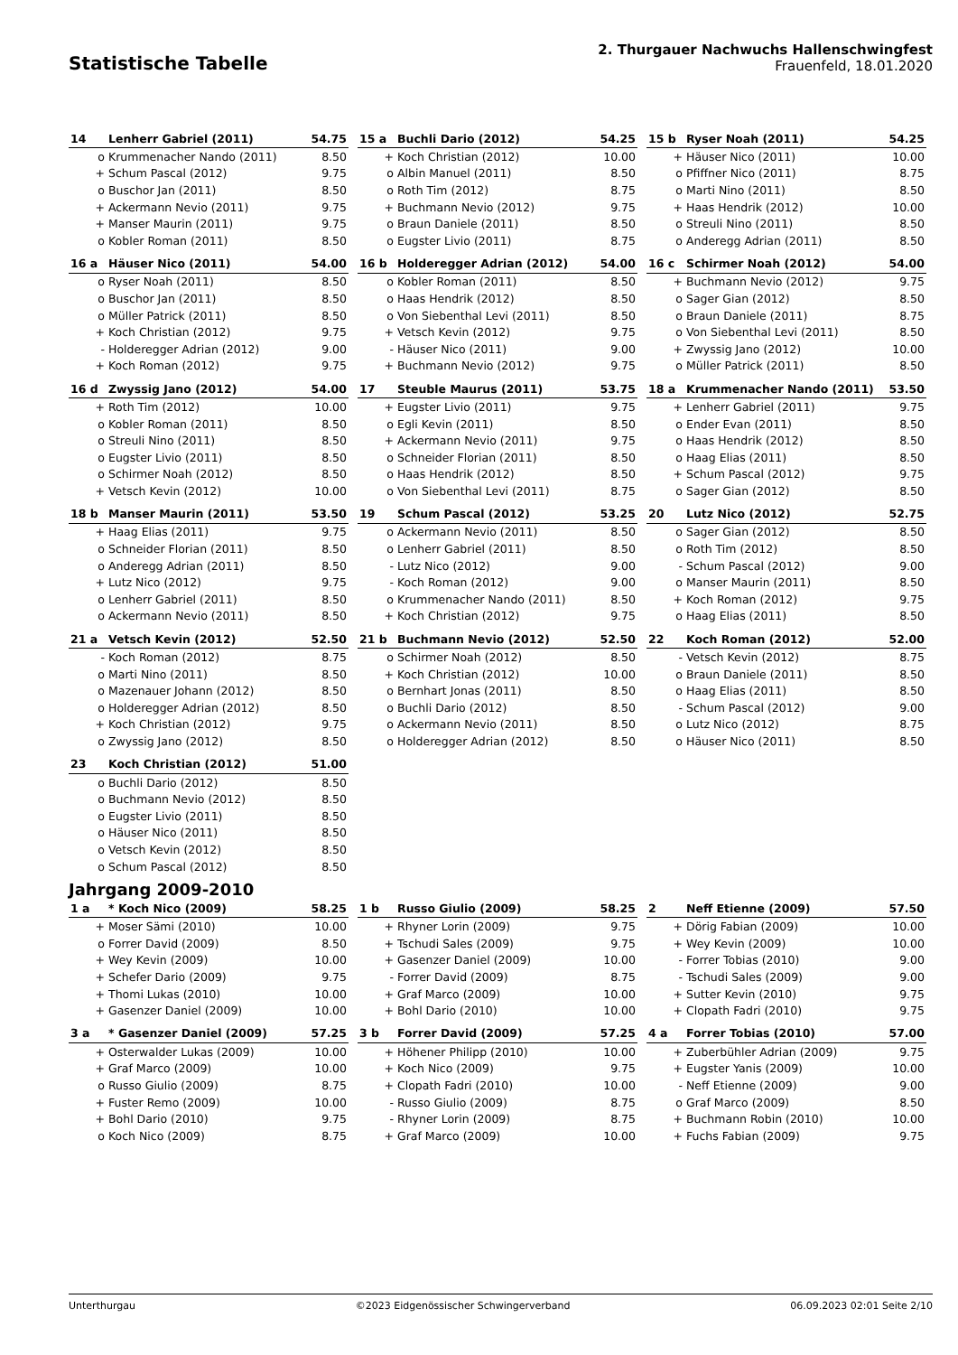Statistische Tabelle
2. Thurgauer Nachwuchs Hallenschwingfest
Frauenfeld, 18.01.2020
| 14 | Lenherr Gabriel (2011) | 54.75 |
| --- | --- | --- |
| o | Krummenacher Nando (2011) | 8.50 |
| + | Schum Pascal (2012) | 9.75 |
| o | Buschor Jan (2011) | 8.50 |
| + | Ackermann Nevio (2011) | 9.75 |
| + | Manser Maurin (2011) | 9.75 |
| o | Kobler Roman (2011) | 8.50 |
| 15 a | Buchli Dario (2012) | 54.25 |
| --- | --- | --- |
| + | Koch Christian (2012) | 10.00 |
| o | Albin Manuel (2011) | 8.50 |
| o | Roth Tim (2012) | 8.75 |
| + | Buchmann Nevio (2012) | 9.75 |
| o | Braun Daniele (2011) | 8.50 |
| o | Eugster Livio (2011) | 8.75 |
| 15 b | Ryser Noah (2011) | 54.25 |
| --- | --- | --- |
| + | Häuser Nico (2011) | 10.00 |
| o | Pfiffner Nico (2011) | 8.75 |
| o | Marti Nino (2011) | 8.50 |
| + | Haas Hendrik (2012) | 10.00 |
| o | Streuli Nino (2011) | 8.50 |
| o | Anderegg Adrian (2011) | 8.50 |
| 16 a | Häuser Nico (2011) | 54.00 |
| --- | --- | --- |
| o | Ryser Noah (2011) | 8.50 |
| o | Buschor Jan (2011) | 8.50 |
| o | Müller Patrick (2011) | 8.50 |
| + | Koch Christian (2012) | 9.75 |
| - | Holderegger Adrian (2012) | 9.00 |
| + | Koch Roman (2012) | 9.75 |
| 16 b | Holderegger Adrian (2012) | 54.00 |
| --- | --- | --- |
| o | Kobler Roman (2011) | 8.50 |
| o | Haas Hendrik (2012) | 8.50 |
| o | Von Siebenthal Levi (2011) | 8.50 |
| + | Vetsch Kevin (2012) | 9.75 |
| - | Häuser Nico (2011) | 9.00 |
| + | Buchmann Nevio (2012) | 9.75 |
| 16 c | Schirmer Noah (2012) | 54.00 |
| --- | --- | --- |
| + | Buchmann Nevio (2012) | 9.75 |
| o | Sager Gian (2012) | 8.50 |
| o | Braun Daniele (2011) | 8.75 |
| o | Von Siebenthal Levi (2011) | 8.50 |
| + | Zwyssig Jano (2012) | 10.00 |
| o | Müller Patrick (2011) | 8.50 |
| 16 d | Zwyssig Jano (2012) | 54.00 |
| --- | --- | --- |
| + | Roth Tim (2012) | 10.00 |
| o | Kobler Roman (2011) | 8.50 |
| o | Streuli Nino (2011) | 8.50 |
| o | Eugster Livio (2011) | 8.50 |
| o | Schirmer Noah (2012) | 8.50 |
| + | Vetsch Kevin (2012) | 10.00 |
| 17 | Steuble Maurus (2011) | 53.75 |
| --- | --- | --- |
| + | Eugster Livio (2011) | 9.75 |
| o | Egli Kevin (2011) | 8.50 |
| + | Ackermann Nevio (2011) | 9.75 |
| o | Schneider Florian (2011) | 8.50 |
| o | Haas Hendrik (2012) | 8.50 |
| o | Von Siebenthal Levi (2011) | 8.75 |
| 18 a | Krummenacher Nando (2011) | 53.50 |
| --- | --- | --- |
| + | Lenherr Gabriel (2011) | 9.75 |
| o | Ender Evan (2011) | 8.50 |
| o | Haas Hendrik (2012) | 8.50 |
| o | Haag Elias (2011) | 8.50 |
| + | Schum Pascal (2012) | 9.75 |
| o | Sager Gian (2012) | 8.50 |
| 18 b | Manser Maurin (2011) | 53.50 |
| --- | --- | --- |
| + | Haag Elias (2011) | 9.75 |
| o | Schneider Florian (2011) | 8.50 |
| o | Anderegg Adrian (2011) | 8.50 |
| + | Lutz Nico (2012) | 9.75 |
| o | Lenherr Gabriel (2011) | 8.50 |
| o | Ackermann Nevio (2011) | 8.50 |
| 19 | Schum Pascal (2012) | 53.25 |
| --- | --- | --- |
| o | Ackermann Nevio (2011) | 8.50 |
| o | Lenherr Gabriel (2011) | 8.50 |
| - | Lutz Nico (2012) | 9.00 |
| - | Koch Roman (2012) | 9.00 |
| o | Krummenacher Nando (2011) | 8.50 |
| + | Koch Christian (2012) | 9.75 |
| 20 | Lutz Nico (2012) | 52.75 |
| --- | --- | --- |
| o | Sager Gian (2012) | 8.50 |
| o | Roth Tim (2012) | 8.50 |
| - | Schum Pascal (2012) | 9.00 |
| o | Manser Maurin (2011) | 8.50 |
| + | Koch Roman (2012) | 9.75 |
| o | Haag Elias (2011) | 8.50 |
| 21 a | Vetsch Kevin (2012) | 52.50 |
| --- | --- | --- |
| - | Koch Roman (2012) | 8.75 |
| o | Marti Nino (2011) | 8.50 |
| o | Mazenauer Johann (2012) | 8.50 |
| o | Holderegger Adrian (2012) | 8.50 |
| + | Koch Christian (2012) | 9.75 |
| o | Zwyssig Jano (2012) | 8.50 |
| 21 b | Buchmann Nevio (2012) | 52.50 |
| --- | --- | --- |
| o | Schirmer Noah (2012) | 8.50 |
| + | Koch Christian (2012) | 10.00 |
| o | Bernhart Jonas (2011) | 8.50 |
| o | Buchli Dario (2012) | 8.50 |
| o | Ackermann Nevio (2011) | 8.50 |
| o | Holderegger Adrian (2012) | 8.50 |
| 22 | Koch Roman (2012) | 52.00 |
| --- | --- | --- |
| - | Vetsch Kevin (2012) | 8.75 |
| o | Braun Daniele (2011) | 8.50 |
| o | Haag Elias (2011) | 8.50 |
| - | Schum Pascal (2012) | 9.00 |
| o | Lutz Nico (2012) | 8.75 |
| o | Häuser Nico (2011) | 8.50 |
| 23 | Koch Christian (2012) | 51.00 |
| --- | --- | --- |
| o | Buchli Dario (2012) | 8.50 |
| o | Buchmann Nevio (2012) | 8.50 |
| o | Eugster Livio (2011) | 8.50 |
| o | Häuser Nico (2011) | 8.50 |
| o | Vetsch Kevin (2012) | 8.50 |
| o | Schum Pascal (2012) | 8.50 |
Jahrgang 2009-2010
| 1 a | * Koch Nico (2009) | 58.25 |
| --- | --- | --- |
| + | Moser Sämi (2010) | 10.00 |
| o | Forrer David (2009) | 8.50 |
| + | Wey Kevin (2009) | 10.00 |
| + | Schefer Dario (2009) | 9.75 |
| + | Thomi Lukas (2010) | 10.00 |
| + | Gasenzer Daniel (2009) | 10.00 |
| 1 b | Russo Giulio (2009) | 58.25 |
| --- | --- | --- |
| + | Rhyner Lorin (2009) | 9.75 |
| + | Tschudi Sales (2009) | 9.75 |
| + | Gasenzer Daniel (2009) | 10.00 |
| - | Forrer David (2009) | 8.75 |
| + | Graf Marco (2009) | 10.00 |
| + | Bohl Dario (2010) | 10.00 |
| 2 | Neff Etienne (2009) | 57.50 |
| --- | --- | --- |
| + | Dörig Fabian (2009) | 10.00 |
| + | Wey Kevin (2009) | 10.00 |
| - | Forrer Tobias (2010) | 9.00 |
| - | Tschudi Sales (2009) | 9.00 |
| + | Sutter Kevin (2010) | 9.75 |
| + | Clopath Fadri (2010) | 9.75 |
| 3 a | * Gasenzer Daniel (2009) | 57.25 |
| --- | --- | --- |
| + | Osterwalder Lukas (2009) | 10.00 |
| + | Graf Marco (2009) | 10.00 |
| o | Russo Giulio (2009) | 8.75 |
| + | Fuster Remo (2009) | 10.00 |
| + | Bohl Dario (2010) | 9.75 |
| o | Koch Nico (2009) | 8.75 |
| 3 b | Forrer David (2009) | 57.25 |
| --- | --- | --- |
| + | Höhener Philipp (2010) | 10.00 |
| + | Koch Nico (2009) | 9.75 |
| + | Clopath Fadri (2010) | 10.00 |
| - | Russo Giulio (2009) | 8.75 |
| - | Rhyner Lorin (2009) | 8.75 |
| + | Graf Marco (2009) | 10.00 |
| 4 a | Forrer Tobias (2010) | 57.00 |
| --- | --- | --- |
| + | Zuberbühler Adrian (2009) | 9.75 |
| + | Eugster Yanis (2009) | 10.00 |
| - | Neff Etienne (2009) | 9.00 |
| o | Graf Marco (2009) | 8.50 |
| + | Buchmann Robin (2010) | 10.00 |
| + | Fuchs Fabian (2009) | 9.75 |
Unterthurgau ©2023 Eidgenössischer Schwingerverband 06.09.2023 02:01 Seite 2/10